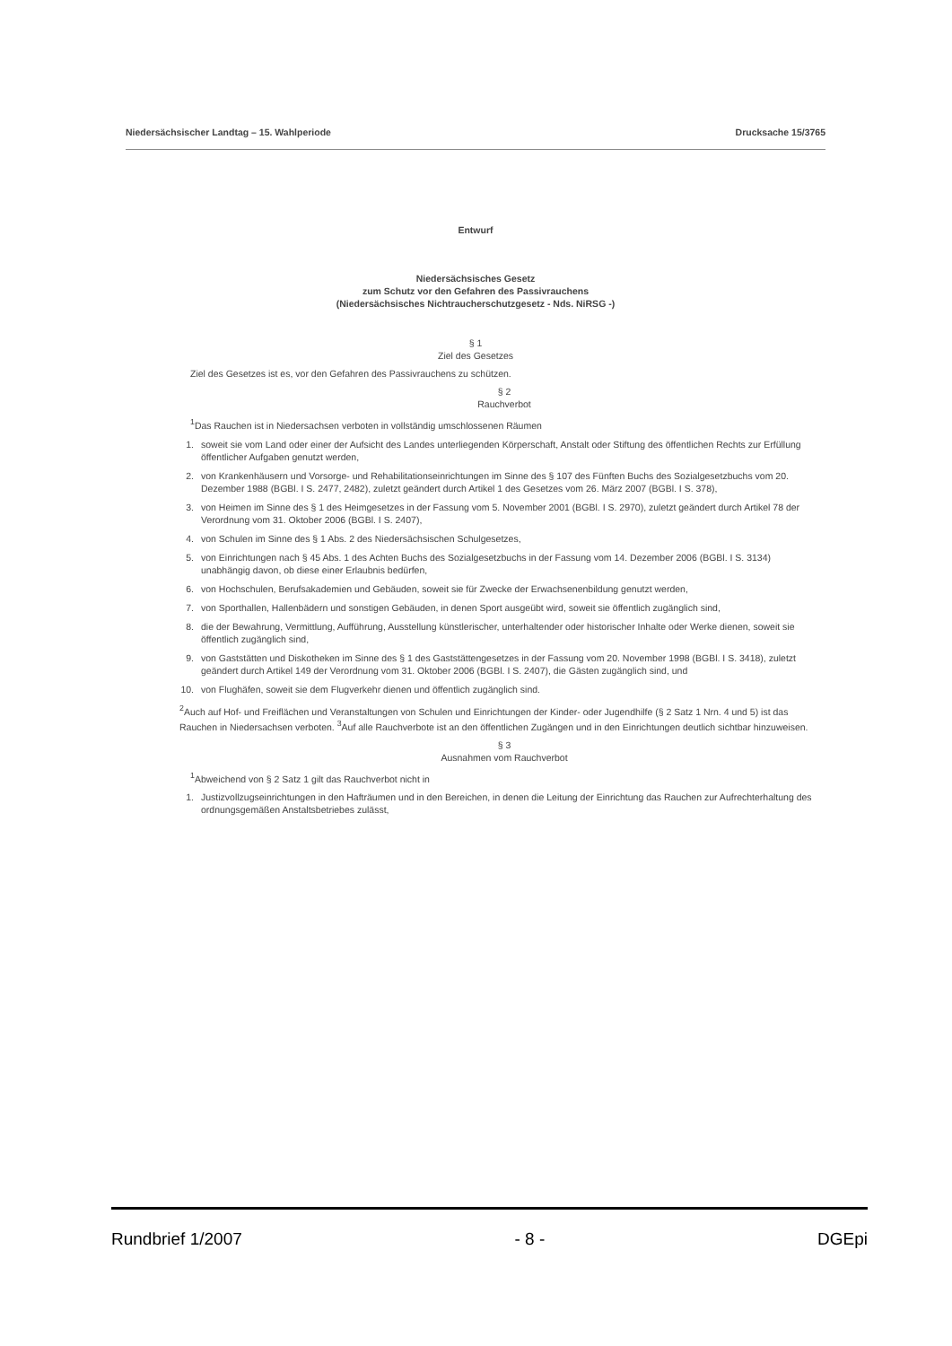Niedersächsischer Landtag – 15. Wahlperiode Drucksache 15/3765
Entwurf
Niedersächsisches Gesetz
zum Schutz vor den Gefahren des Passivrauchens
(Niedersächsisches Nichtraucherschutzgesetz - Nds. NiRSG -)
§ 1
Ziel des Gesetzes
Ziel des Gesetzes ist es, vor den Gefahren des Passivrauchens zu schützen.
§ 2
Rauchverbot
<sup>1</sup> Das Rauchen ist in Niedersachsen verboten in vollständig umschlossenen Räumen
1. soweit sie vom Land oder einer der Aufsicht des Landes unterliegenden Körperschaft, Anstalt oder Stiftung des öffentlichen Rechts zur Erfüllung öffentlicher Aufgaben genutzt werden,
2. von Krankenhäusern und Vorsorge- und Rehabilitationseinrichtungen im Sinne des § 107 des Fünften Buchs des Sozialgesetzbuchs vom 20. Dezember 1988 (BGBl. I S. 2477, 2482), zuletzt geändert durch Artikel 1 des Gesetzes vom 26. März 2007 (BGBl. I S. 378),
3. von Heimen im Sinne des § 1 des Heimgesetzes in der Fassung vom 5. November 2001 (BGBl. I S. 2970), zuletzt geändert durch Artikel 78 der Verordnung vom 31. Oktober 2006 (BGBl. I S. 2407),
4. von Schulen im Sinne des § 1 Abs. 2 des Niedersächsischen Schulgesetzes,
5. von Einrichtungen nach § 45 Abs. 1 des Achten Buchs des Sozialgesetzbuchs in der Fassung vom 14. Dezember 2006 (BGBl. I S. 3134) unabhängig davon, ob diese einer Erlaubnis bedürfen,
6. von Hochschulen, Berufsakademien und Gebäuden, soweit sie für Zwecke der Erwachsenenbildung genutzt werden,
7. von Sporthallen, Hallenbädern und sonstigen Gebäuden, in denen Sport ausgeübt wird, soweit sie öffentlich zugänglich sind,
8. die der Bewahrung, Vermittlung, Aufführung, Ausstellung künstlerischer, unterhaltender oder historischer Inhalte oder Werke dienen, soweit sie öffentlich zugänglich sind,
9. von Gaststätten und Diskotheken im Sinne des § 1 des Gaststättengesetzes in der Fassung vom 20. November 1998 (BGBl. I S. 3418), zuletzt geändert durch Artikel 149 der Verordnung vom 31. Oktober 2006 (BGBl. I S. 2407), die Gästen zugänglich sind, und
10. von Flughäfen, soweit sie dem Flugverkehr dienen und öffentlich zugänglich sind.
<sup>2</sup> Auch auf Hof- und Freiflächen und Veranstaltungen von Schulen und Einrichtungen der Kinder- oder Jugendhilfe (§ 2 Satz 1 Nrn. 4 und 5) ist das Rauchen in Niedersachsen verboten. <sup>3</sup>Auf alle Rauchverbote ist an den öffentlichen Zugängen und in den Einrichtungen deutlich sichtbar hinzuweisen.
§ 3
Ausnahmen vom Rauchverbot
<sup>1</sup> Abweichend von § 2 Satz 1 gilt das Rauchverbot nicht in
1. Justizvollzugseinrichtungen in den Hafträumen und in den Bereichen, in denen die Leitung der Einrichtung das Rauchen zur Aufrechterhaltung des ordnungsgemäßen Anstaltsbetriebes zulässt,
Rundbrief 1/2007 - 8 - DGEpi